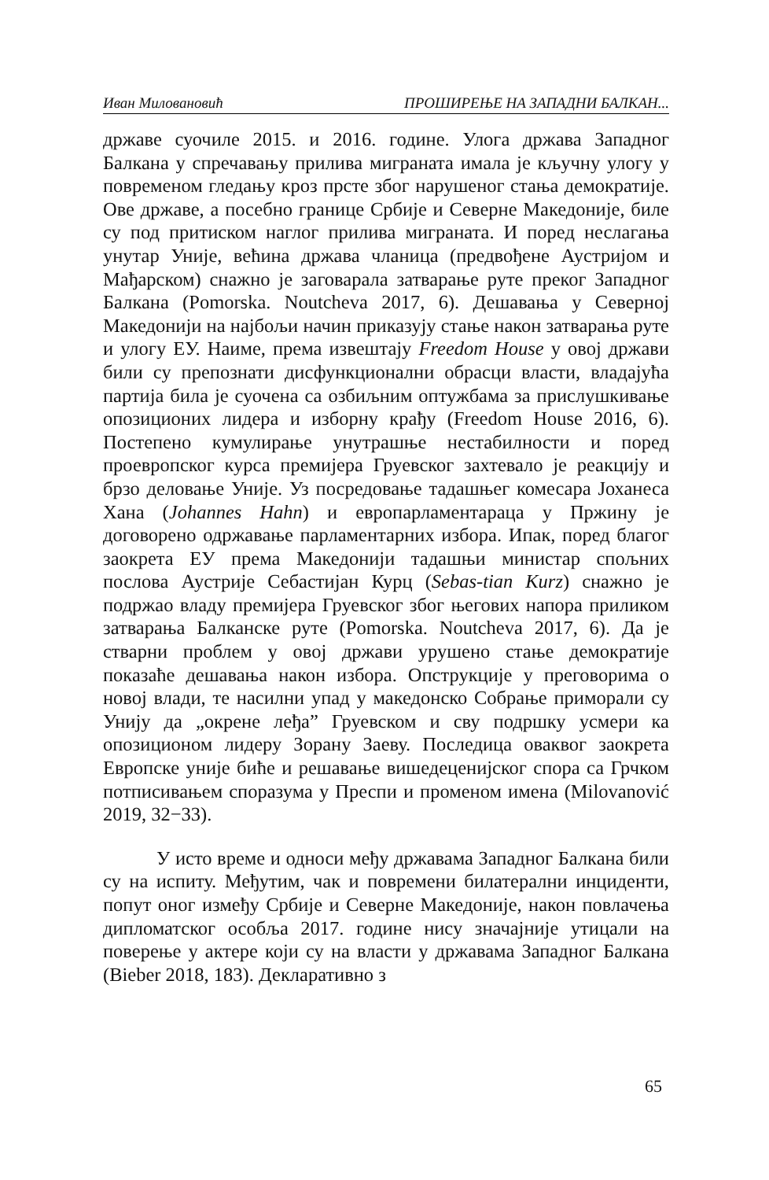Иван Миловановић ПРОШИРЕЊЕ НА ЗАПАДНИ БАЛКАН...
државе суочиле 2015. и 2016. године. Улога држава Западног Балкана у спречавању прилива миграната имала је кључну улогу у повременом гледању кроз прсте због нарушеног стања демократије. Ове државе, а посебно границе Србије и Северне Македоније, биле су под притиском наглог прилива миграната. И поред неслагања унутар Уније, већина држава чланица (предвођене Аустријом и Мађарском) снажно је заговарала затварање руте преког Западног Балкана (Pomorska. Noutcheva 2017, 6). Дешавања у Северној Македонији на најбољи начин приказују стање након затварања руте и улогу ЕУ. Наиме, према извештају Freedom House у овој држави били су препознати дисфункционални обрасци власти, владајућа партија била је суочена са озбиљним оптужбама за прислушкивање опозиционих лидера и изборну крађу (Freedom House 2016, 6). Постепено кумулирање унутрашње нестабилности и поред проевропског курса премијера Груевског захтевало је реакцију и брзо деловање Уније. Уз посредовање тадашњег комесара Јоханеса Хана (Johannes Hahn) и европарламентараца у Пржину је договорено одржавање парламентарних избора. Ипак, поред благог заокрета ЕУ према Македонији тадашњи министар спољних послова Аустрије Себастијан Курц (Sebas-tian Kurz) снажно је подржао владу премијера Груевског због његових напора приликом затварања Балканске руте (Pomorska. Noutcheva 2017, 6). Да је стварни проблем у овој држави урушено стање демократије показаће дешавања након избора. Опструкције у преговорима о новој влади, те насилни упад у македонско Собрање приморали су Унију да „окрене леђа” Груевском и сву подршку усмери ка опозиционом лидеру Зорану Заеву. Последица оваквог заокрета Европске уније биће и решавање вишедеценијског спора са Грчком потписивањем споразума у Преспи и променом имена (Milovanović 2019, 32−33).
У исто време и односи међу државама Западног Балкана били су на испиту. Међутим, чак и повремени билатерални инциденти, попут оног између Србије и Северне Македоније, након повлачења дипломатског особља 2017. године нису значајније утицали на поверење у актере који су на власти у државама Западног Балкана (Bieber 2018, 183). Декларативно з
65